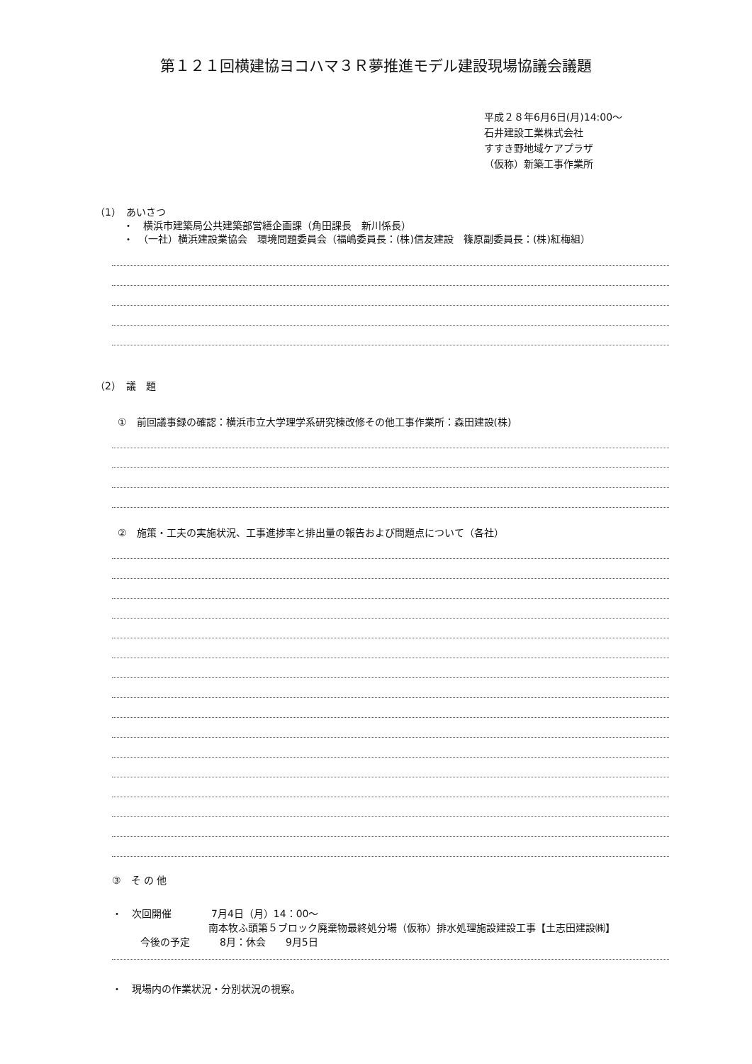第１２１回横建協ヨコハマ３Ｒ夢推進モデル建設現場協議会議題
平成２８年6月6日(月)14:00～
石井建設工業株式会社
すすき野地域ケアプラザ
（仮称）新築工事作業所
（1）　あいさつ
・　横浜市建築局公共建築部営繕企画課（角田課長　新川係長）
・　（一社）横浜建設業協会　環境問題委員会（福嶋委員長：(株)信友建設　篠原副委員長：(株)紅梅組）
（2）　議　題
①　前回議事録の確認：横浜市立大学理学系研究棟改修その他工事作業所：森田建設(株)
②　施策・工夫の実施状況、工事進捗率と排出量の報告および問題点について（各社）
③　そ の 他
・　次回開催　　　　7月4日（月）14：00～
南本牧ふ頭第５ブロック廃棄物最終処分場（仮称）排水処理施設建設工事【土志田建設㈱】
今後の予定　　　8月：休会　　9月5日
・　現場内の作業状況・分別状況の視察。